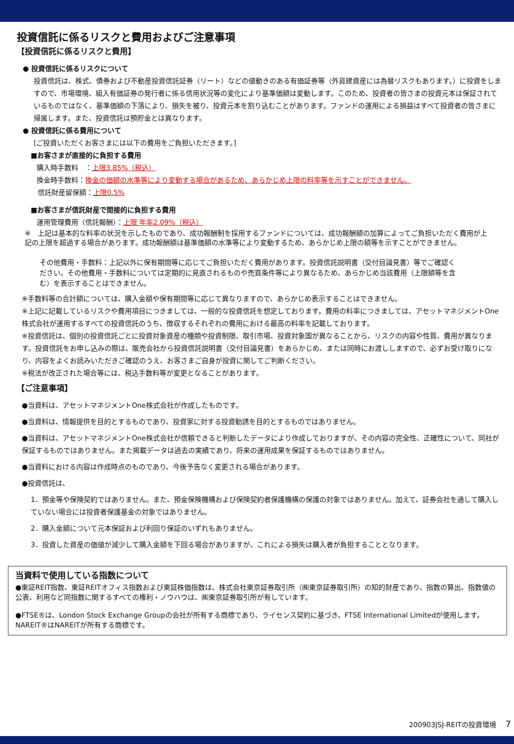投資信託に係るリスクと費用およびご注意事項
【投資信託に係るリスクと費用】
● 投資信託に係るリスクについて
投資信託は、株式、債券および不動産投資信託証券（リート）などの値動きのある有価証券等（外貨建資産には為替リスクもあります。）に投資をしますので、市場環境、組入有価証券の発行者に係る信用状況等の変化により基準価額は変動します。このため、投資者の皆さまの投資元本は保証されているものではなく、基準価額の下落により、損失を被り、投資元本を割り込むことがあります。ファンドの運用による損益はすべて投資者の皆さまに帰属します。また、投資信託は預貯金とは異なります。
● 投資信託に係る費用について
[ご投資いただくお客さまには以下の費用をご負担いただきます。]
■お客さまが直接的に負担する費用
購入時手数料　：上限3.85%（税込）
換金時手数料：換金の価額の水準等により変動する場合があるため、あらかじめ上限の料率等を示すことができません。
信託財産留保額：上限0.5%
■お客さまが信託財産で間接的に負担する費用
運用管理費用（信託報酬）：上限 年率2.09%（税込）
※　上記は基本的な料率の状況を示したものであり、成功報酬制を採用するファンドについては、成功報酬額の加算によってご負担いただく費用が上記の上限を超過する場合があります。成功報酬額は基準価額の水準等により変動するため、あらかじめ上限の額等を示すことができません。
その他費用・手数料：上記以外に保有期間等に応じてご負担いただく費用があります。投資信託説明書（交付目論見書）等でご確認ください。その他費用・手数料については定期的に見直されるものや売買条件等により異なるため、あらかじめ当該費用（上限額等を含む）を表示することはできません。
※手数料等の合計額については、購入金額や保有期間等に応じて異なりますので、あらかじめ表示することはできません。
※上記に記載しているリスクや費用項目につきましては、一般的な投資信託を想定しております。費用の料率につきましては、アセットマネジメントOne株式会社が運用するすべての投資信託のうち、徴収するそれぞれの費用における最高の料率を記載しております。
※投資信託は、個別の投資信託ごとに投資対象資産の種類や投資制限、取引市場、投資対象国が異なることから、リスクの内容や性質、費用が異なります。投資信託をお申し込みの際は、販売会社から投資信託説明書（交付目論見書）をあらかじめ、または同時にお渡ししますので、必ずお受け取りになり、内容をよくお読みいただきご確認のうえ、お客さまご自身が投資に関してご判断ください。
※税法が改正された場合等には、税込手数料等が変更となることがあります。
【ご注意事項】
●当資料は、アセットマネジメントOne株式会社が作成したものです。
●当資料は、情報提供を目的とするものであり、投資家に対する投資勧誘を目的とするものではありません。
●当資料は、アセットマネジメントOne株式会社が信頼できると判断したデータにより作成しておりますが、その内容の完全性、正確性について、同社が保証するものではありません。また掲載データは過去の実績であり、将来の運用成果を保証するものではありません。
●当資料における内容は作成時点のものであり、今後予告なく変更される場合があります。
●投資信託は、
1．預金等や保険契約ではありません。また、預金保険機構および保険契約者保護機構の保護の対象ではありません。加えて、証券会社を通して購入していない場合には投資者保護基金の対象ではありません。
2．購入金額について元本保証および利回り保証のいずれもありません。
3．投資した資産の価値が減少して購入金額を下回る場合がありますが、これによる損失は購入者が負担することとなります。
当資料で使用している指数について
●東証REIT指数、東証REITオフィス指数および東証株価指数は、株式会社東京証券取引所（㈱東京証券取引所）の知的財産であり、指数の算出、指数値の公表、利用など同指数に関するすべての権利・ノウハウは、㈱東京証券取引所が有しています。
●FTSE®は、London Stock Exchange Groupの会社が所有する商標であり、ライセンス契約に基づき、FTSE International Limitedが使用します。NAREIT®はNAREITが所有する商標です。
200903JSJ-REITの投資環境　 7